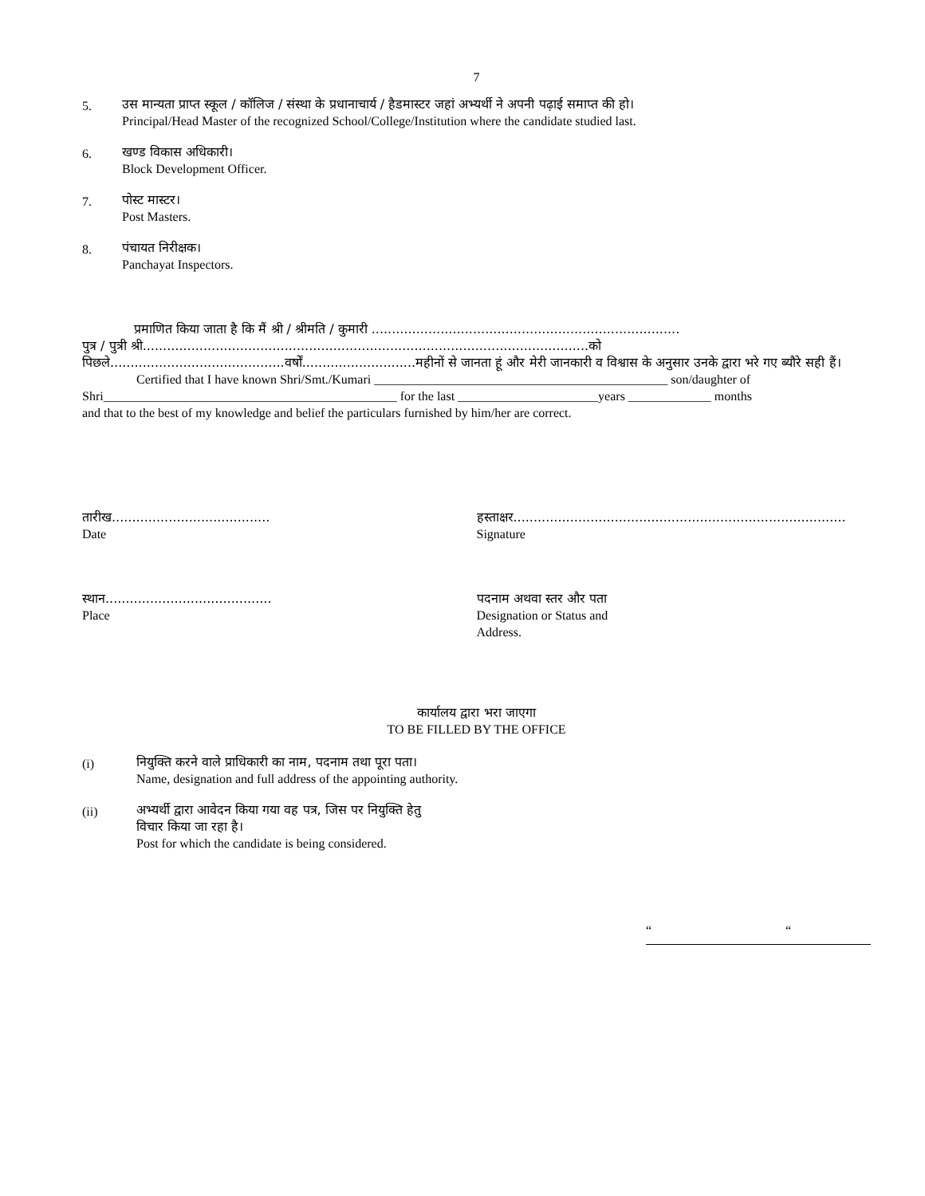7
5.
उस मान्यता प्राप्त स्कूल / कॉलिज / संस्था के प्रधानाचार्य / हैडमास्टर जहां अभ्यर्थी ने अपनी पढ़ाई समाप्त की हो।
Principal/Head Master of the recognized School/College/Institution where the candidate studied last.
6.
खण्ड विकास अधिकारी।
Block Development Officer.
7.
पोस्ट मास्टर।
Post Masters.
8.
पंचायत निरीक्षक।
Panchayat Inspectors.
प्रमाणित किया जाता है कि मैं श्री / श्रीमति / कुमारी ............................................................................
पुत्र / पुत्री श्री..............................................................................................................को
पिछले...........................................वर्षों............................महीनों से जानता हूं और मेरी जानकारी व विश्वास के अनुसार उनके द्वारा भरे गए ब्यौरे सही हैं।
Certified that I have known Shri/Smt./Kumari ______________________________________________ son/daughter of
Shri______________________________________________ for the last ______________________years _____________ months
and that to the best of my knowledge and belief the particulars furnished by him/her are correct.
तारीख.......................................
Date
हस्ताक्षर..................................................................................
Signature
स्थान.........................................
Place
पदनाम अथवा स्तर और पता
Designation or Status and
Address.
कार्यालय द्वारा भरा जाएगा
TO BE FILLED BY THE OFFICE
(i)
नियुक्ति करने वाले प्राधिकारी का नाम, पदनाम तथा पूरा पता।
Name, designation and full address of the appointing authority.
(ii)
अभ्यर्थी द्वारा आवेदन किया गया वह पत्र, जिस पर नियुक्ति हेतु
विचार किया जा रहा है।
Post for which the candidate is being considered.
“ “